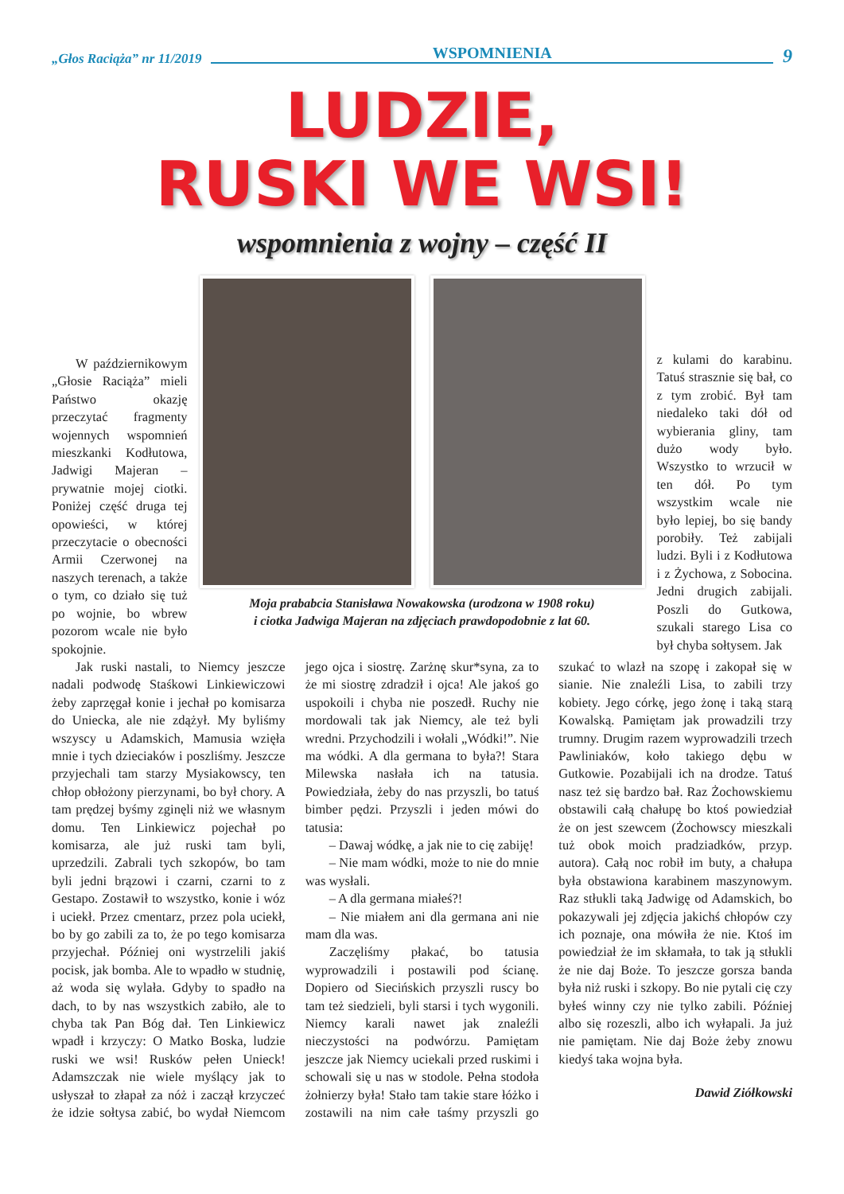„Głos Raciąża” nr 11/2019 WSPOMNIENIA 9
LUDZIE,
RUSKI WE WSI!
wspomnienia z wojny – część II
W październikowym „Głosie Raciąża” mieli Państwo okazję przeczytać fragmenty wojennych wspomnień mieszkanki Kodłutowa, Jadwigi Majeran – prywatnie mojej ciotki. Poniżej część druga tej opowieści, w której przeczytacie o obecności Armii Czerwonej na naszych terenach, a także o tym, co działo się tuż po wojnie, bo wbrew pozorom wcale nie było spokojnie.
Moja prababcia Stanisława Nowakowska (urodzona w 1908 roku)
i ciotka Jadwiga Majeran na zdjęciach prawdopodobnie z lat 60.
z kulami do karabinu. Tatuś strasznie się bał, co z tym zrobić. Był tam niedaleko taki dół od wybierania gliny, tam dużo wody było. Wszystko to wrzucił w ten dół. Po tym wszystkim wcale nie było lepiej, bo się bandy porobiły. Też zabijali ludzi. Byli i z Kodłutowa i z Żychowa, z Sobocina. Jedni drugich zabijali. Poszli do Gutkowa, szukali starego Lisa co był chyba sołtysem. Jak
Jak ruski nastali, to Niemcy jeszcze nadali podwodę Staśkowi Linkiewiczowi żeby zaprzęgał konie i jechał po komisarza do Uniecka, ale nie zdążył. My byliśmy wszyscy u Adamskich, Mamusia wzięła mnie i tych dzieciaków i poszliśmy. Jeszcze przyjechali tam starzy Mysiakowscy, ten chłop obłożony pierzynami, bo był chory. A tam prędzej byśmy zginęli niż we własnym domu. Ten Linkiewicz pojechał po komisarza, ale już ruski tam byli, uprzedzili. Zabrali tych szkopów, bo tam byli jedni brązowi i czarni, czarni to z Gestapo. Zostawił to wszystko, konie i wóz i uciekł. Przez cmentarz, przez pola uciekł, bo by go zabili za to, że po tego komisarza przyjechał. Później oni wystrzelili jakiś pocisk, jak bomba. Ale to wpadło w studnię, aż woda się wylała. Gdyby to spadło na dach, to by nas wszystkich zabiło, ale to chyba tak Pan Bóg dał. Ten Linkiewicz wpadł i krzyczy: O Matko Boska, ludzie ruski we wsi! Rusków pełen Unieck! Adamszczak nie wiele myślący jak to usłyszał to złapał za nóż i zaczął krzyczeć że idzie sołtysa zabić, bo wydał Niemcom jego ojca i siostrę. Zarżnę skur*syna, za to że mi siostrę zdradził i ojca! Ale jakoś go uspokoili i chyba nie poszedł. Ruchy nie mordowali tak jak Niemcy, ale też byli wredni. Przychodzili i wołali „Wódki!”. Nie ma wódki. A dla germana to była?! Stara Milewska nasłała ich na tatusia. Powiedziała, żeby do nas przyszli, bo tatuś bimber pędzi. Przyszli i jeden mówi do tatusia:
– Dawaj wódkę, a jak nie to cię zabiję!
– Nie mam wódki, może to nie do mnie was wysłali.
– A dla germana miałeś?!
– Nie miałem ani dla germana ani nie mam dla was.
Zaczęliśmy płakać, bo tatusia wyprowadzili i postawili pod ścianę. Dopiero od Siecińskich przyszli ruscy bo tam też siedzieli, byli starsi i tych wygonili. Niemcy karali nawet jak znaleźli nieczystości na podwórzu. Pamiętam jeszcze jak Niemcy uciekali przed ruskimi i schowali się u nas w stodole. Pełna stodoła żołnierzy była! Stało tam takie stare łóżko i zostawili na nim całe taśmy przyszli go szukać to wlazł na szopę i zakopał się w sianie. Nie znaleźli Lisa, to zabili trzy kobiety. Jego córkę, jego żonę i taką starą Kowalską. Pamiętam jak prowadzili trzy trumny. Drugim razem wyprowadzili trzech Pawliniaków, koło takiego dębu w Gutkowie. Pozabijali ich na drodze. Tatuś nasz też się bardzo bał. Raz Żochowskiemu obstawili całą chałupę bo ktoś powiedział że on jest szewcem (Żochowscy mieszkali tuż obok moich pradziadków, przyp. autora). Całą noc robił im buty, a chałupa była obstawiona karabinem maszynowym. Raz stłukli taką Jadwigę od Adamskich, bo pokazywali jej zdjęcia jakichś chłopów czy ich poznaje, ona mówiła że nie. Ktoś im powiedział że im skłamała, to tak ją stłukli że nie daj Boże. To jeszcze gorsza banda była niż ruski i szkopy. Bo nie pytali cię czy byłeś winny czy nie tylko zabili. Później albo się rozeszli, albo ich wyłapali. Ja już nie pamiętam. Nie daj Boże żeby znowu kiedyś taka wojna była.
Dawid Ziółkowski